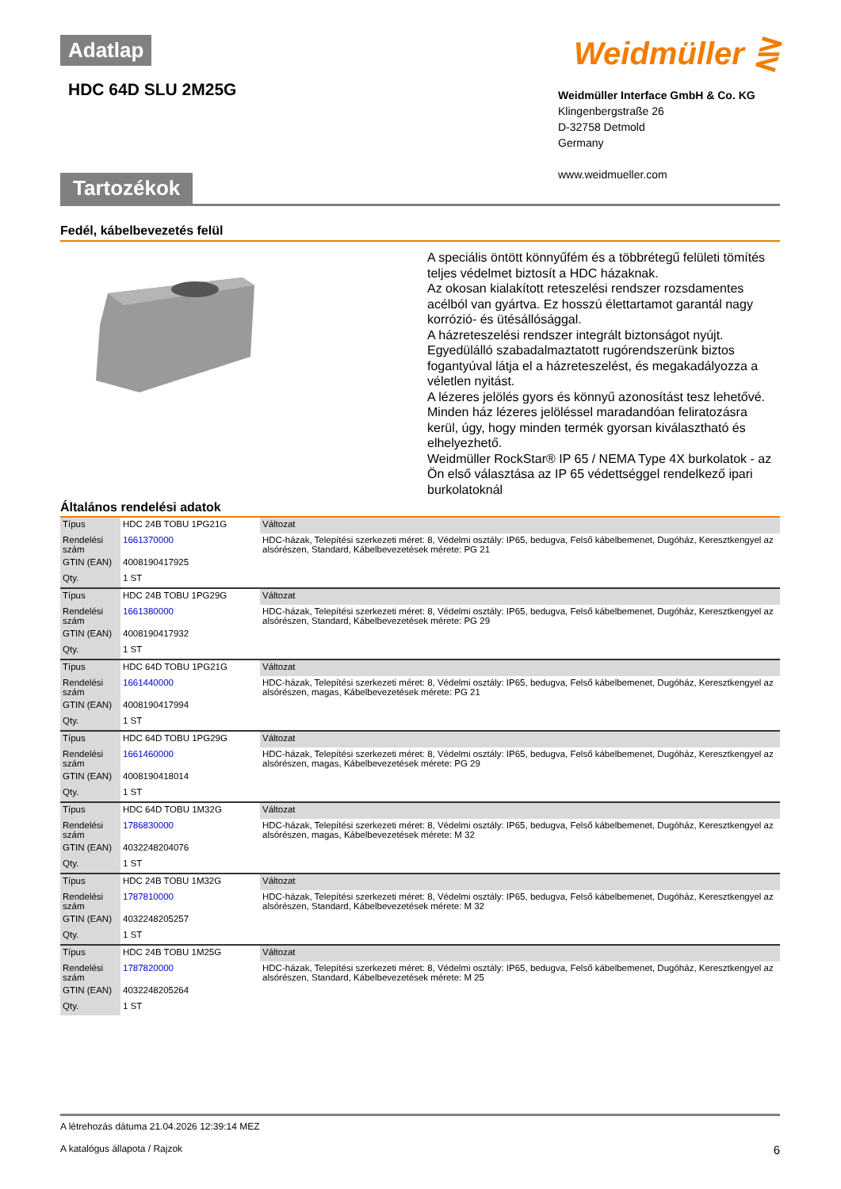Adatlap
HDC 64D SLU 2M25G
Weidmüller ⋛
Weidmüller Interface GmbH & Co. KG
Klingenbergstraße 26
D-32758 Detmold
Germany
www.weidmueller.com
Tartozékok
Fedél, kábelbevezetés felül
A speciális öntött könnyűfém és a többrétegű felületi tömítés teljes védelmet biztosít a HDC házaknak.
Az okosan kialakított reteszelési rendszer rozsdamentes acélból van gyártva. Ez hosszú élettartamot garantál nagy korrózió- és ütésállósággal.
A házreteszelési rendszer integrált biztonságot nyújt. Egyedülálló szabadalmaztatott rugórendszerünk biztos fogantyúval látja el a házreteszelést, és megakadályozza a véletlen nyitást.
A lézeres jelölés gyors és könnyű azonosítást tesz lehetővé. Minden ház lézeres jelöléssel maradandóan feliratozásra kerül, úgy, hogy minden termék gyorsan kiválasztható és elhelyezhető.
Weidmüller RockStar® IP 65 / NEMA Type 4X burkolatok - az Ön első választása az IP 65 védettséggel rendelkező ipari burkolatoknál
Általános rendelési adatok
| Típus | HDC 24B TOBU 1PG21G | Változat |
| Rendelési szám | 1661370000 | HDC-házak, Telepítési szerkezeti méret: 8, Védelmi osztály: IP65, bedugva, Felső kábelbemenet, Dugóház, Keresztkengyel az alsórészen, Standard, Kábelbevezetések mérete: PG 21 |
| GTIN (EAN) | 4008190417925 | |
| Qty. | 1 ST | |
| Típus | HDC 24B TOBU 1PG29G | Változat |
| Rendelési szám | 1661380000 | HDC-házak, Telepítési szerkezeti méret: 8, Védelmi osztály: IP65, bedugva, Felső kábelbemenet, Dugóház, Keresztkengyel az alsórészen, Standard, Kábelbevezetések mérete: PG 29 |
| GTIN (EAN) | 4008190417932 | |
| Qty. | 1 ST | |
| Típus | HDC 64D TOBU 1PG21G | Változat |
| Rendelési szám | 1661440000 | HDC-házak, Telepítési szerkezeti méret: 8, Védelmi osztály: IP65, bedugva, Felső kábelbemenet, Dugóház, Keresztkengyel az alsórészen, magas, Kábelbevezetések mérete: PG 21 |
| GTIN (EAN) | 4008190417994 | |
| Qty. | 1 ST | |
| Típus | HDC 64D TOBU 1PG29G | Változat |
| Rendelési szám | 1661460000 | HDC-házak, Telepítési szerkezeti méret: 8, Védelmi osztály: IP65, bedugva, Felső kábelbemenet, Dugóház, Keresztkengyel az alsórészen, magas, Kábelbevezetések mérete: PG 29 |
| GTIN (EAN) | 4008190418014 | |
| Qty. | 1 ST | |
| Típus | HDC 64D TOBU 1M32G | Változat |
| Rendelési szám | 1786830000 | HDC-házak, Telepítési szerkezeti méret: 8, Védelmi osztály: IP65, bedugva, Felső kábelbemenet, Dugóház, Keresztkengyel az alsórészen, magas, Kábelbevezetések mérete: M 32 |
| GTIN (EAN) | 4032248204076 | |
| Qty. | 1 ST | |
| Típus | HDC 24B TOBU 1M32G | Változat |
| Rendelési szám | 1787810000 | HDC-házak, Telepítési szerkezeti méret: 8, Védelmi osztály: IP65, bedugva, Felső kábelbemenet, Dugóház, Keresztkengyel az alsórészen, Standard, Kábelbevezetések mérete: M 32 |
| GTIN (EAN) | 4032248205257 | |
| Qty. | 1 ST | |
| Típus | HDC 24B TOBU 1M25G | Változat |
| Rendelési szám | 1787820000 | HDC-házak, Telepítési szerkezeti méret: 8, Védelmi osztály: IP65, bedugva, Felső kábelbemenet, Dugóház, Keresztkengyel az alsórészen, Standard, Kábelbevezetések mérete: M 25 |
| GTIN (EAN) | 4032248205264 | |
| Qty. | 1 ST | |
A létrehozás dátuma 21.04.2026 12:39:14 MEZ
A katalógus állapota / Rajzok 6